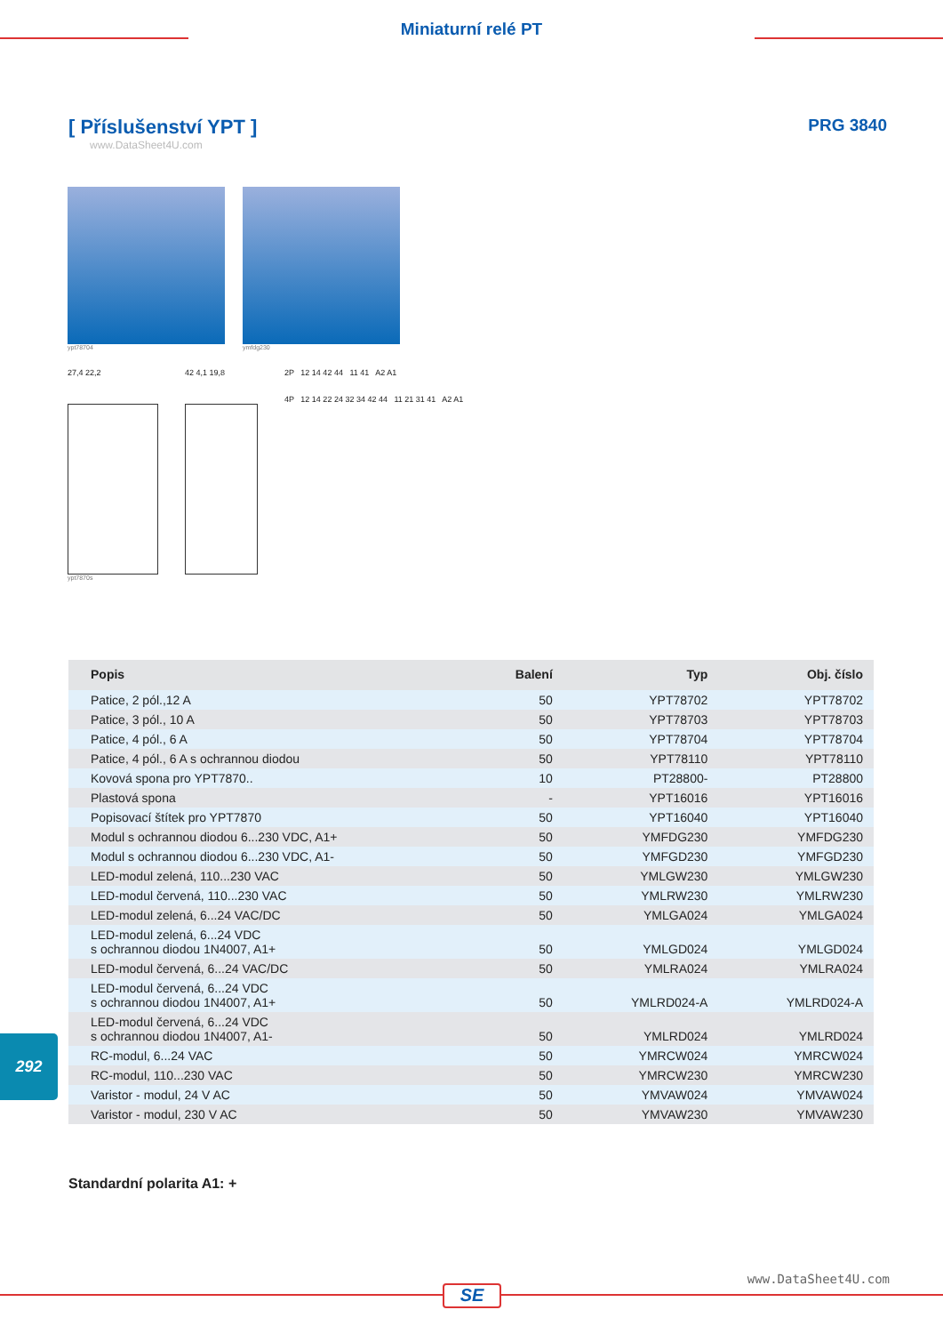Miniaturní relé PT
[ Příslušenství YPT ]
www.DataSheet4U.com
PRG 3840
ypt78704 ymfdg230
27,4 22,2
ypt7870s
42 4,1 19,8 2P 12 14 42 44 11 41 A2 A1
4P 12 14 22 24 32 34 42 44 11 21 31 41 A2 A1
| Popis | Balení | Typ | Obj. číslo |
| --- | --- | --- | --- |
| Patice, 2 pól.,12 A | 50 | YPT78702 | YPT78702 |
| Patice, 3 pól., 10 A | 50 | YPT78703 | YPT78703 |
| Patice, 4 pól., 6 A | 50 | YPT78704 | YPT78704 |
| Patice, 4 pól., 6 A s ochrannou diodou | 50 | YPT78110 | YPT78110 |
| Kovová spona pro YPT7870.. | 10 | PT28800- | PT28800 |
| Plastová spona | - | YPT16016 | YPT16016 |
| Popisovací štítek pro YPT7870 | 50 | YPT16040 | YPT16040 |
| Modul s ochrannou diodou 6...230 VDC, A1+ | 50 | YMFDG230 | YMFDG230 |
| Modul s ochrannou diodou 6...230 VDC, A1- | 50 | YMFGD230 | YMFGD230 |
| LED-modul zelená, 110...230 VAC | 50 | YMLGW230 | YMLGW230 |
| LED-modul červená, 110...230 VAC | 50 | YMLRW230 | YMLRW230 |
| LED-modul zelená, 6...24 VAC/DC | 50 | YMLGA024 | YMLGA024 |
| LED-modul zelená, 6...24 VDC s ochrannou diodou 1N4007, A1+ | 50 | YMLGD024 | YMLGD024 |
| LED-modul červená, 6...24 VAC/DC | 50 | YMLRA024 | YMLRA024 |
| LED-modul červená, 6...24 VDC s ochrannou diodou 1N4007, A1+ | 50 | YMLRD024-A | YMLRD024-A |
| LED-modul červená, 6...24 VDC s ochrannou diodou 1N4007, A1- | 50 | YMLRD024 | YMLRD024 |
| RC-modul, 6...24 VAC | 50 | YMRCW024 | YMRCW024 |
| RC-modul, 110...230 VAC | 50 | YMRCW230 | YMRCW230 |
| Varistor - modul, 24 V AC | 50 | YMVAW024 | YMVAW024 |
| Varistor - modul, 230 V AC | 50 | YMVAW230 | YMVAW230 |
Standardní polarita A1: +
292
www.DataSheet4U.com
SE